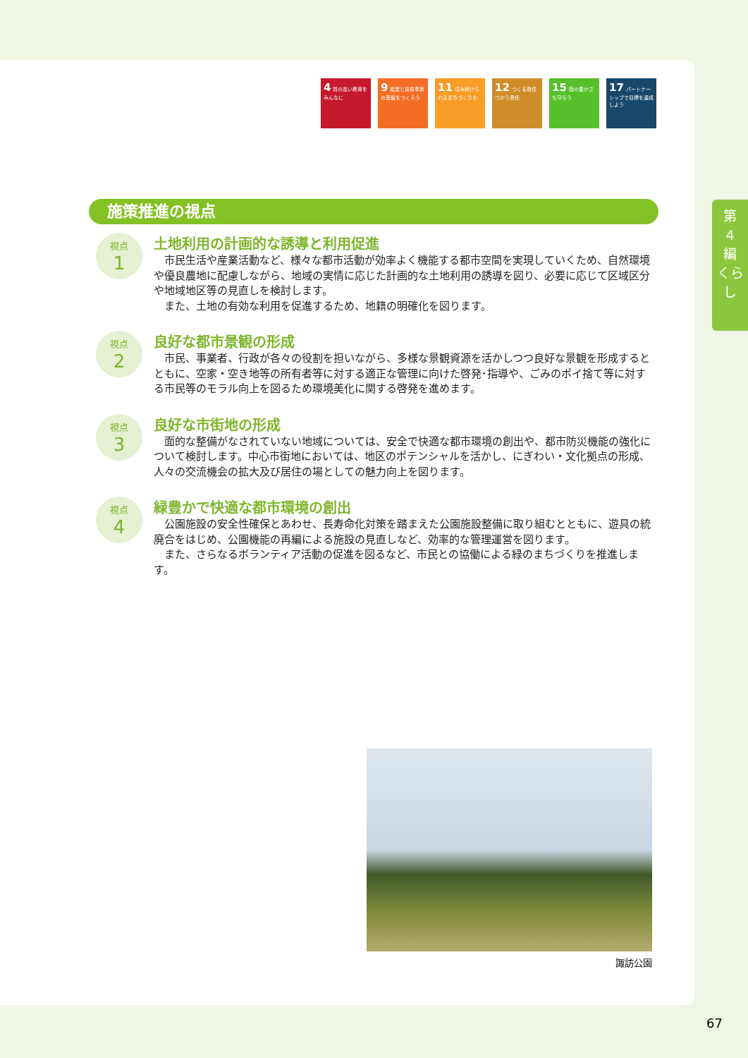4 質の高い教育をみんなに
9 産業と技術革新の基盤をつくろう
11 住み続けられるまちづくりを
12 つくる責任つかう責任
15 陸の豊かさも守ろう
17 パートナーシップで目標を達成しよう
施策推進の視点
視点
1
土地利用の計画的な誘導と利用促進
市民生活や産業活動など、様々な都市活動が効率よく機能する都市空間を実現していくため、自然環境や優良農地に配慮しながら、地域の実情に応じた計画的な土地利用の誘導を図り、必要に応じて区域区分や地域地区等の見直しを検討します。
また、土地の有効な利用を促進するため、地籍の明確化を図ります。
視点
2
良好な都市景観の形成
市民、事業者、行政が各々の役割を担いながら、多様な景観資源を活かしつつ良好な景観を形成するとともに、空家・空き地等の所有者等に対する適正な管理に向けた啓発･指導や、ごみのポイ捨て等に対する市民等のモラル向上を図るため環境美化に関する啓発を進めます。
視点
3
良好な市街地の形成
面的な整備がなされていない地域については、安全で快適な都市環境の創出や、都市防災機能の強化について検討します。中心市街地においては、地区のポテンシャルを活かし、にぎわい・文化拠点の形成、人々の交流機会の拡大及び居住の場としての魅力向上を図ります。
視点
4
緑豊かで快適な都市環境の創出
公園施設の安全性確保とあわせ、長寿命化対策を踏まえた公園施設整備に取り組むとともに、遊具の統廃合をはじめ、公園機能の再編による施設の見直しなど、効率的な管理運営を図ります。
また、さらなるボランティア活動の促進を図るなど、市民との協働による緑のまちづくりを推進します。
第
4
編
くらし
諏訪公園
67